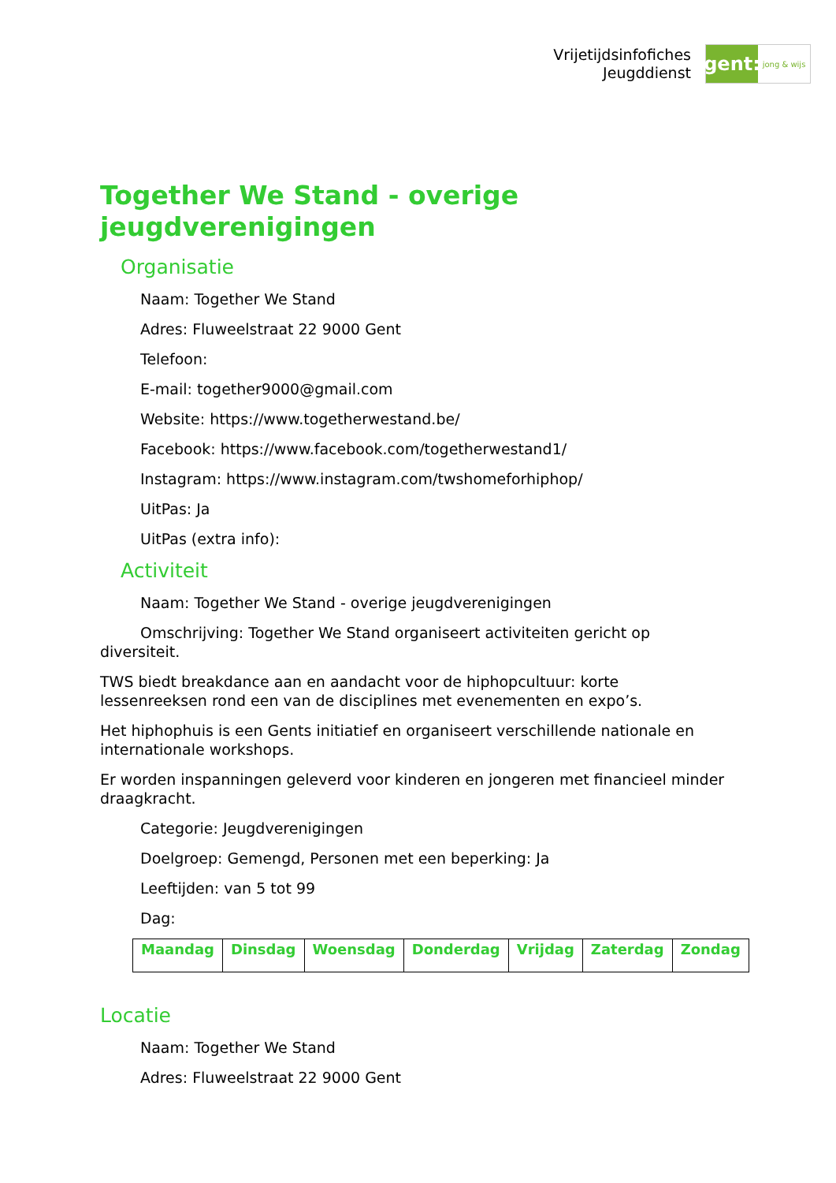Vrijetijdsinfofiches
Jeugddienst
gent:
jong & wijs
Together We Stand - overige jeugdverenigingen
Organisatie
Naam: Together We Stand
Adres: Fluweelstraat 22 9000 Gent
Telefoon:
E-mail: together9000@gmail.com
Website: https://www.togetherwestand.be/
Facebook: https://www.facebook.com/togetherwestand1/
Instagram: https://www.instagram.com/twshomeforhiphop/
UitPas: Ja
UitPas (extra info):
Activiteit
Naam: Together We Stand - overige jeugdverenigingen
Omschrijving: Together We Stand organiseert activiteiten gericht op diversiteit.
TWS biedt breakdance aan en aandacht voor de hiphopcultuur: korte lessenreeksen rond een van de disciplines met evenementen en expo’s.
Het hiphophuis is een Gents initiatief en organiseert verschillende nationale en internationale workshops.
Er worden inspanningen geleverd voor kinderen en jongeren met financieel minder draagkracht.
Categorie: Jeugdverenigingen
Doelgroep: Gemengd, Personen met een beperking: Ja
Leeftijden: van 5 tot 99
Dag:
| Maandag | Dinsdag | Woensdag | Donderdag | Vrijdag | Zaterdag | Zondag |
Locatie
Naam: Together We Stand
Adres: Fluweelstraat 22 9000 Gent